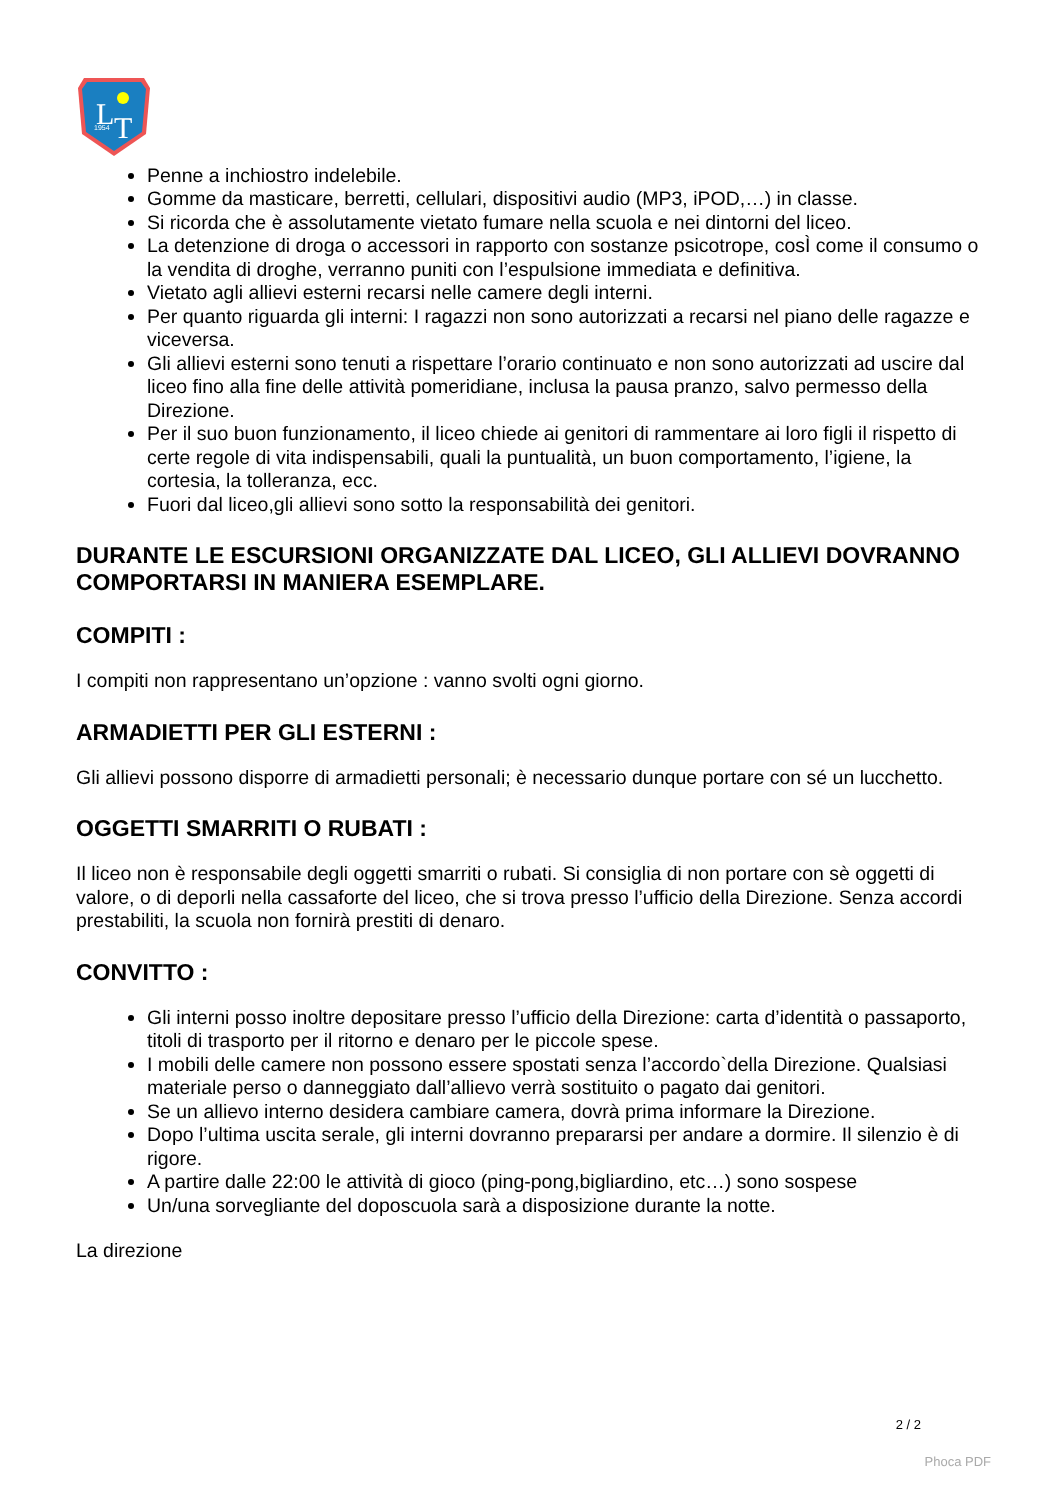L
T
1954
Penne a inchiostro indelebile.
Gomme da masticare, berretti, cellulari, dispositivi audio (MP3, iPOD,…) in classe.
Si ricorda che è assolutamente vietato fumare nella scuola e nei dintorni del liceo.
La detenzione di droga o accessori in rapporto con sostanze psicotrope, cosÌ come il consumo o la vendita di droghe, verranno puniti con l’espulsione immediata e definitiva.
Vietato agli allievi esterni recarsi nelle camere degli interni.
Per quanto riguarda gli interni: I ragazzi non sono autorizzati a recarsi nel piano delle ragazze e viceversa.
Gli allievi esterni sono tenuti a rispettare l’orario continuato e non sono autorizzati ad uscire dal liceo fino alla fine delle attività pomeridiane, inclusa la pausa pranzo, salvo permesso della Direzione.
Per il suo buon funzionamento, il liceo chiede ai genitori di rammentare ai loro figli il rispetto di certe regole di vita indispensabili, quali la puntualità, un buon comportamento, l’igiene, la cortesia, la tolleranza, ecc.
Fuori dal liceo,gli allievi sono sotto la responsabilità dei genitori.
DURANTE LE ESCURSIONI ORGANIZZATE DAL LICEO, GLI ALLIEVI DOVRANNO COMPORTARSI IN MANIERA ESEMPLARE.
COMPITI :
I compiti non rappresentano un’opzione : vanno svolti ogni giorno.
ARMADIETTI PER GLI ESTERNI :
Gli allievi possono disporre di armadietti personali; è necessario dunque portare con sé un lucchetto.
OGGETTI SMARRITI O RUBATI :
Il liceo non è responsabile degli oggetti smarriti o rubati. Si consiglia di non portare con sè oggetti di valore, o di deporli nella cassaforte del liceo, che si trova presso l’ufficio della Direzione. Senza accordi prestabiliti, la scuola non fornirà prestiti di denaro.
CONVITTO :
Gli interni posso inoltre depositare presso l’ufficio della Direzione: carta d’identità o passaporto, titoli di trasporto per il ritorno e denaro per le piccole spese.
I mobili delle camere non possono essere spostati senza l’accordo`della Direzione. Qualsiasi materiale perso o danneggiato dall’allievo verrà sostituito o pagato dai genitori.
Se un allievo interno desidera cambiare camera, dovrà prima informare la Direzione.
Dopo l’ultima uscita serale, gli interni dovranno prepararsi per andare a dormire. Il silenzio è di rigore.
A partire dalle 22:00 le attività di gioco (ping-pong,bigliardino, etc…) sono sospese
Un/una sorvegliante del doposcuola sarà a disposizione durante la notte.
La direzione
2 / 2
Phoca PDF